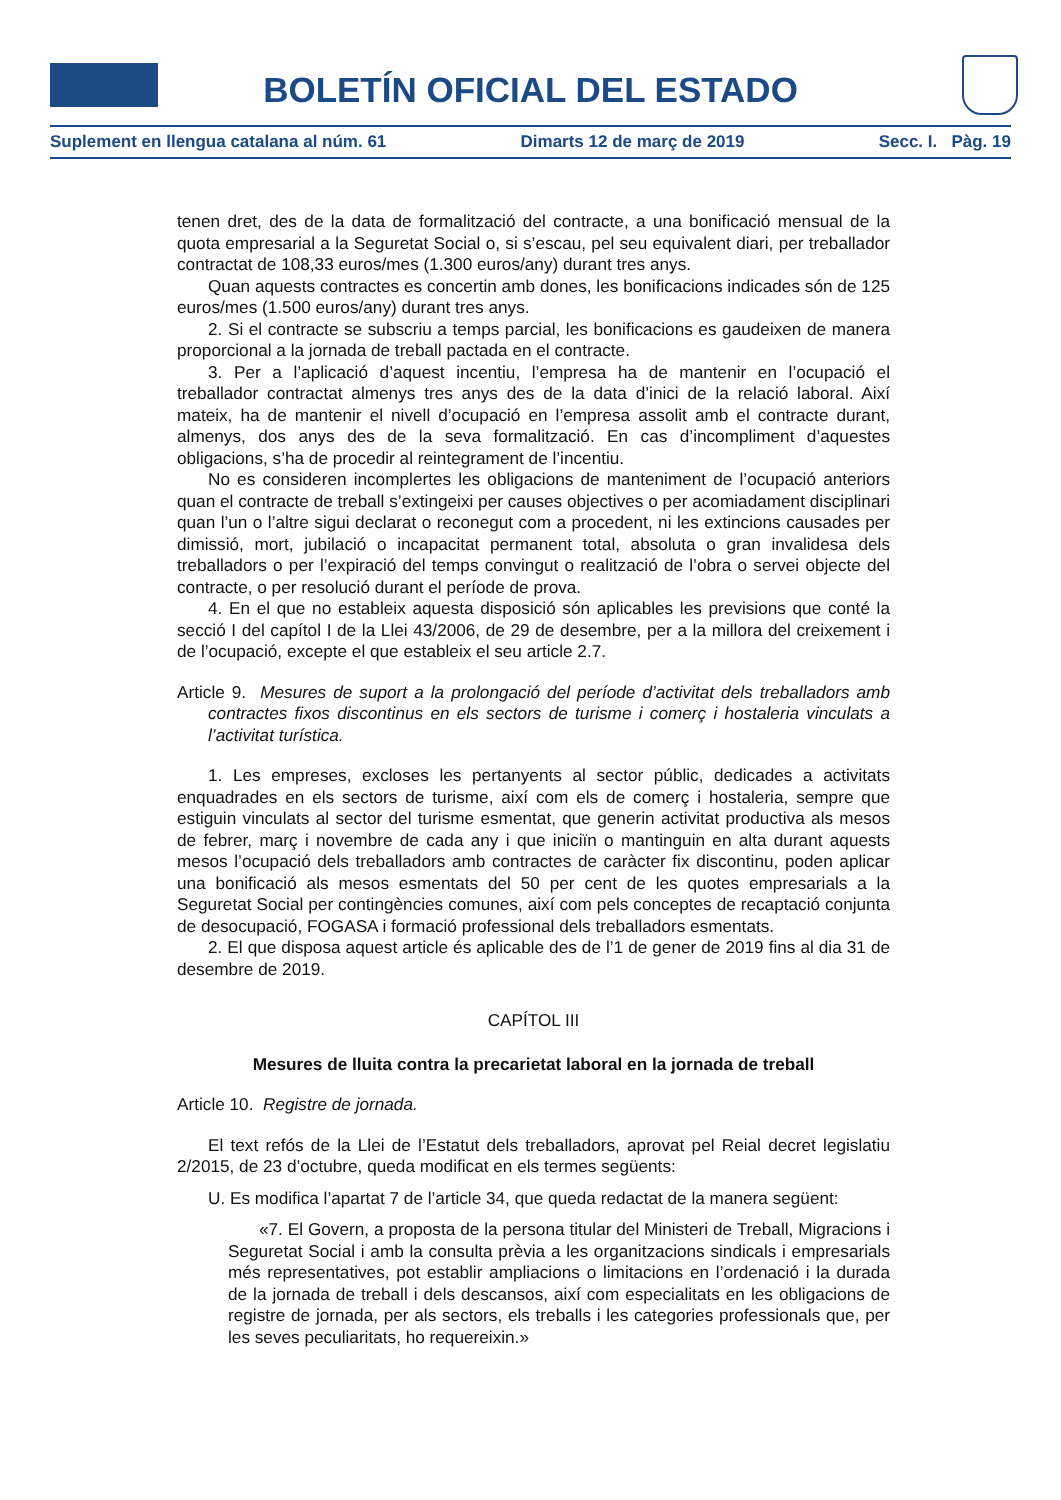BOLETÍN OFICIAL DEL ESTADO
Suplement en llengua catalana al núm. 61 Dimarts 12 de març de 2019 Secc. I. Pàg. 19
tenen dret, des de la data de formalització del contracte, a una bonificació mensual de la quota empresarial a la Seguretat Social o, si s’escau, pel seu equivalent diari, per treballador contractat de 108,33 euros/mes (1.300 euros/any) durant tres anys.
Quan aquests contractes es concertin amb dones, les bonificacions indicades són de 125 euros/mes (1.500 euros/any) durant tres anys.
2. Si el contracte se subscriu a temps parcial, les bonificacions es gaudeixen de manera proporcional a la jornada de treball pactada en el contracte.
3. Per a l’aplicació d’aquest incentiu, l’empresa ha de mantenir en l’ocupació el treballador contractat almenys tres anys des de la data d’inici de la relació laboral. Així mateix, ha de mantenir el nivell d’ocupació en l’empresa assolit amb el contracte durant, almenys, dos anys des de la seva formalització. En cas d’incompliment d’aquestes obligacions, s’ha de procedir al reintegrament de l’incentiu.
No es consideren incomplertes les obligacions de manteniment de l’ocupació anteriors quan el contracte de treball s’extingeixi per causes objectives o per acomiadament disciplinari quan l’un o l’altre sigui declarat o reconegut com a procedent, ni les extincions causades per dimissió, mort, jubilació o incapacitat permanent total, absoluta o gran invalidesa dels treballadors o per l’expiració del temps convingut o realització de l’obra o servei objecte del contracte, o per resolució durant el període de prova.
4. En el que no estableix aquesta disposició són aplicables les previsions que conté la secció I del capítol I de la Llei 43/2006, de 29 de desembre, per a la millora del creixement i de l’ocupació, excepte el que estableix el seu article 2.7.
Article 9. Mesures de suport a la prolongació del període d’activitat dels treballadors amb contractes fixos discontinus en els sectors de turisme i comerç i hostaleria vinculats a l’activitat turística.
1. Les empreses, excloses les pertanyents al sector públic, dedicades a activitats enquadrades en els sectors de turisme, així com els de comerç i hostaleria, sempre que estiguin vinculats al sector del turisme esmentat, que generin activitat productiva als mesos de febrer, març i novembre de cada any i que iniciïn o mantinguin en alta durant aquests mesos l’ocupació dels treballadors amb contractes de caràcter fix discontinu, poden aplicar una bonificació als mesos esmentats del 50 per cent de les quotes empresarials a la Seguretat Social per contingències comunes, així com pels conceptes de recaptació conjunta de desocupació, FOGASA i formació professional dels treballadors esmentats.
2. El que disposa aquest article és aplicable des de l’1 de gener de 2019 fins al dia 31 de desembre de 2019.
CAPÍTOL III
Mesures de lluita contra la precarietat laboral en la jornada de treball
Article 10. Registre de jornada.
El text refós de la Llei de l’Estatut dels treballadors, aprovat pel Reial decret legislatiu 2/2015, de 23 d’octubre, queda modificat en els termes següents:
U. Es modifica l’apartat 7 de l’article 34, que queda redactat de la manera següent:
«7. El Govern, a proposta de la persona titular del Ministeri de Treball, Migracions i Seguretat Social i amb la consulta prèvia a les organitzacions sindicals i empresarials més representatives, pot establir ampliacions o limitacions en l’ordenació i la durada de la jornada de treball i dels descansos, així com especialitats en les obligacions de registre de jornada, per als sectors, els treballs i les categories professionals que, per les seves peculiaritats, ho requereixin.»